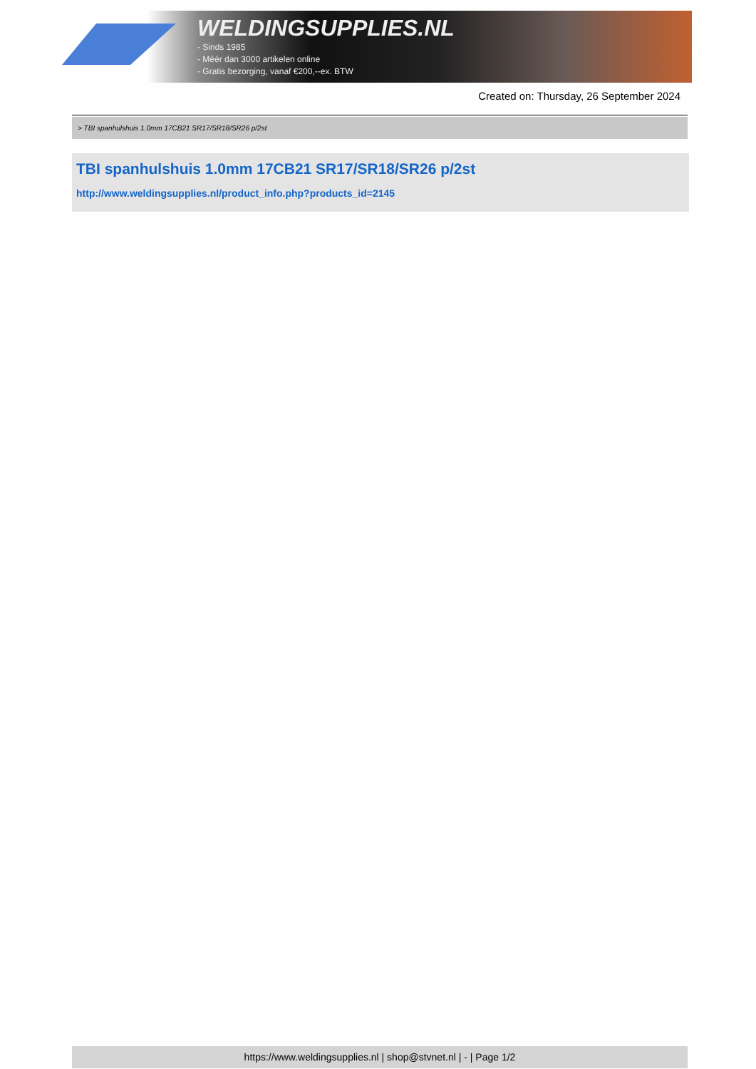WELDINGSUPPLIES.NL
- Sinds 1985
- Méér dan 3000 artikelen online
- Gratis bezorging, vanaf €200,--ex. BTW
Created on: Thursday, 26 September 2024
> TBI spanhulshuis 1.0mm 17CB21 SR17/SR18/SR26 p/2st
TBI spanhulshuis 1.0mm 17CB21 SR17/SR18/SR26 p/2st
http://www.weldingsupplies.nl/product_info.php?products_id=2145
https://www.weldingsupplies.nl | shop@stvnet.nl | - | Page 1/2